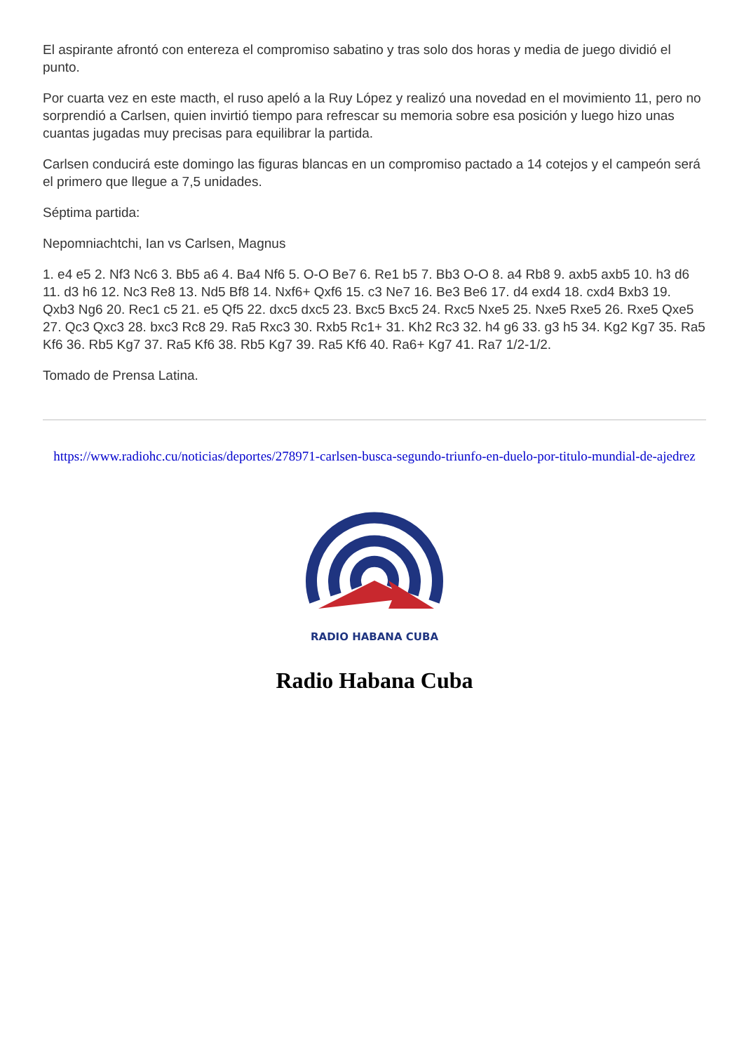El aspirante afrontó con entereza el compromiso sabatino y tras solo dos horas y media de juego dividió el punto.
Por cuarta vez en este macth, el ruso apeló a la Ruy López y realizó una novedad en el movimiento 11, pero no sorprendió a Carlsen, quien invirtió tiempo para refrescar su memoria sobre esa posición y luego hizo unas cuantas jugadas muy precisas para equilibrar la partida.
Carlsen conducirá este domingo las figuras blancas en un compromiso pactado a 14 cotejos y el campeón será el primero que llegue a 7,5 unidades.
Séptima partida:
Nepomniachtchi, Ian vs Carlsen, Magnus
1. e4 e5 2. Nf3 Nc6 3. Bb5 a6 4. Ba4 Nf6 5. O-O Be7 6. Re1 b5 7. Bb3 O-O 8. a4 Rb8 9. axb5 axb5 10. h3 d6 11. d3 h6 12. Nc3 Re8 13. Nd5 Bf8 14. Nxf6+ Qxf6 15. c3 Ne7 16. Be3 Be6 17. d4 exd4 18. cxd4 Bxb3 19. Qxb3 Ng6 20. Rec1 c5 21. e5 Qf5 22. dxc5 dxc5 23. Bxc5 Bxc5 24. Rxc5 Nxe5 25. Nxe5 Rxe5 26. Rxe5 Qxe5 27. Qc3 Qxc3 28. bxc3 Rc8 29. Ra5 Rxc3 30. Rxb5 Rc1+ 31. Kh2 Rc3 32. h4 g6 33. g3 h5 34. Kg2 Kg7 35. Ra5 Kf6 36. Rb5 Kg7 37. Ra5 Kf6 38. Rb5 Kg7 39. Ra5 Kf6 40. Ra6+ Kg7 41. Ra7 1/2-1/2.
Tomado de Prensa Latina.
https://www.radiohc.cu/noticias/deportes/278971-carlsen-busca-segundo-triunfo-en-duelo-por-titulo-mundial-de-ajedrez
RADIO HABANA CUBA
Radio Habana Cuba